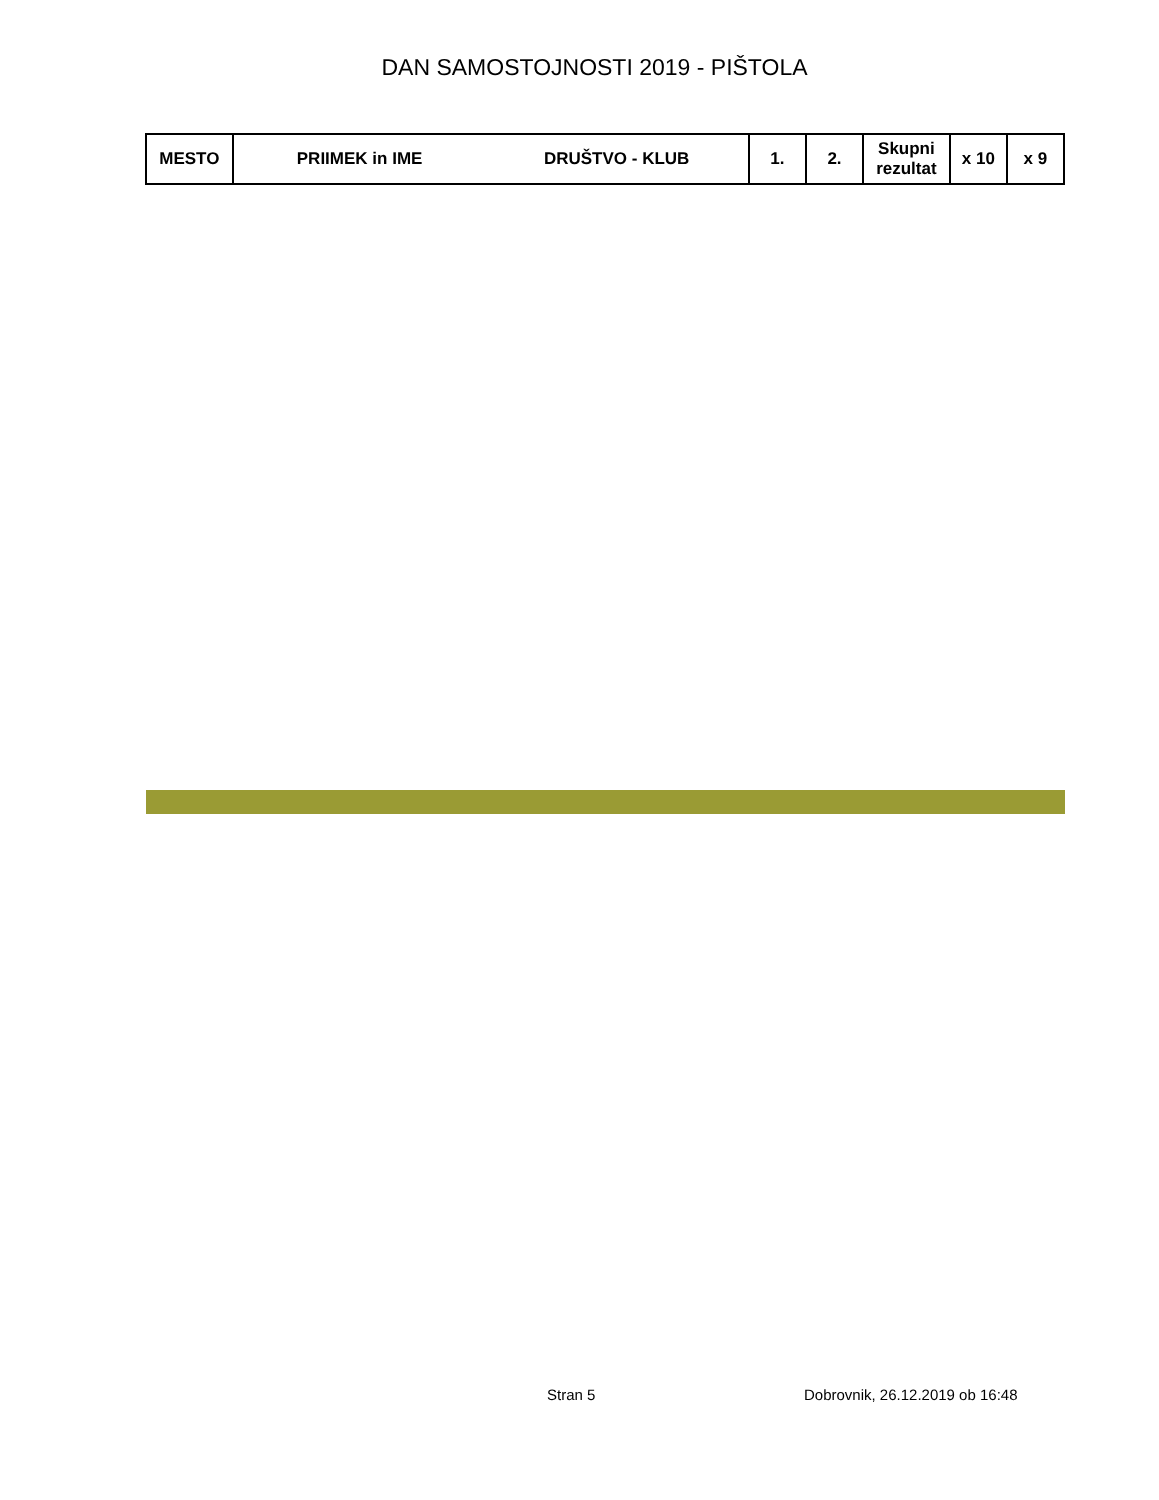DAN SAMOSTOJNOSTI 2019 - PIŠTOLA
| MESTO | PRIIMEK in IME | DRUŠTVO - KLUB | 1. | 2. | Skupni rezultat | x 10 | x 9 |
| --- | --- | --- | --- | --- | --- | --- | --- |
Stran 5 Dobrovnik, 26.12.2019 ob 16:48